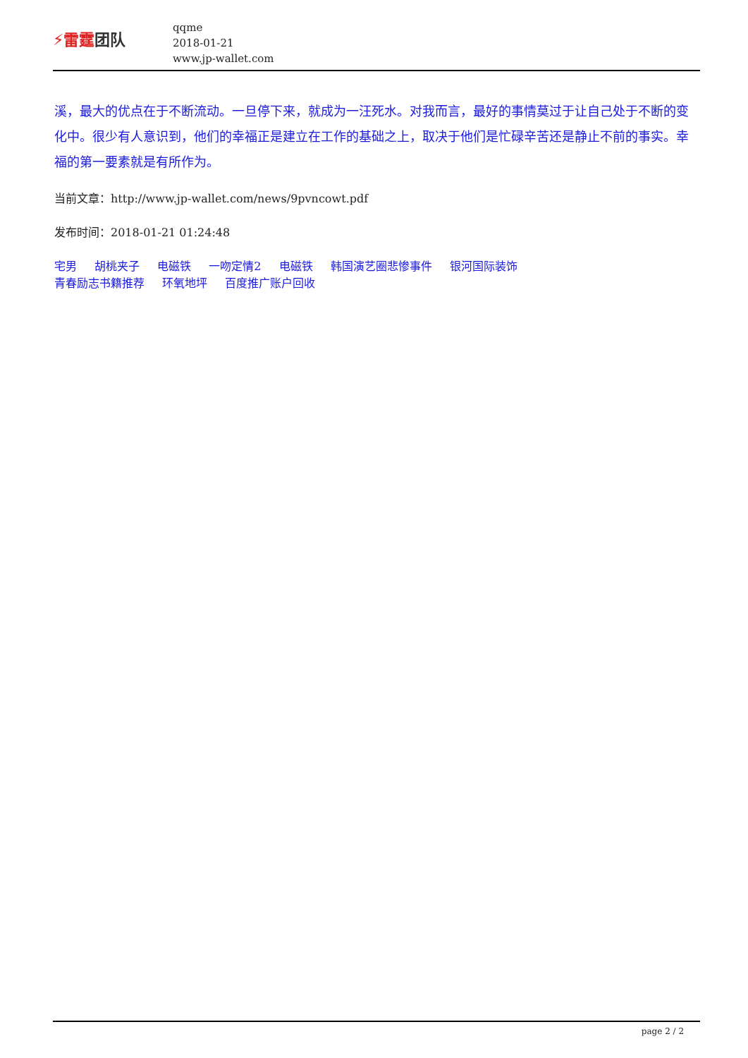⚡雷霆团队
qqme
2018-01-21
www.jp-wallet.com
溪，最大的优点在于不断流动。一旦停下来，就成为一汪死水。对我而言，最好的事情莫过于让自己处于不断的变化中。很少有人意识到，他们的幸福正是建立在工作的基础之上，取决于他们是忙碌辛苦还是静止不前的事实。幸福的第一要素就是有所作为。
当前文章：http://www.jp-wallet.com/news/9pvncowt.pdf
发布时间：2018-01-21 01:24:48
宅男 胡桃夹子 电磁铁 一吻定情2 电磁铁 韩国演艺圈悲惨事件 银河国际装饰
青春励志书籍推荐 环氧地坪 百度推广账户回收
page 2 / 2